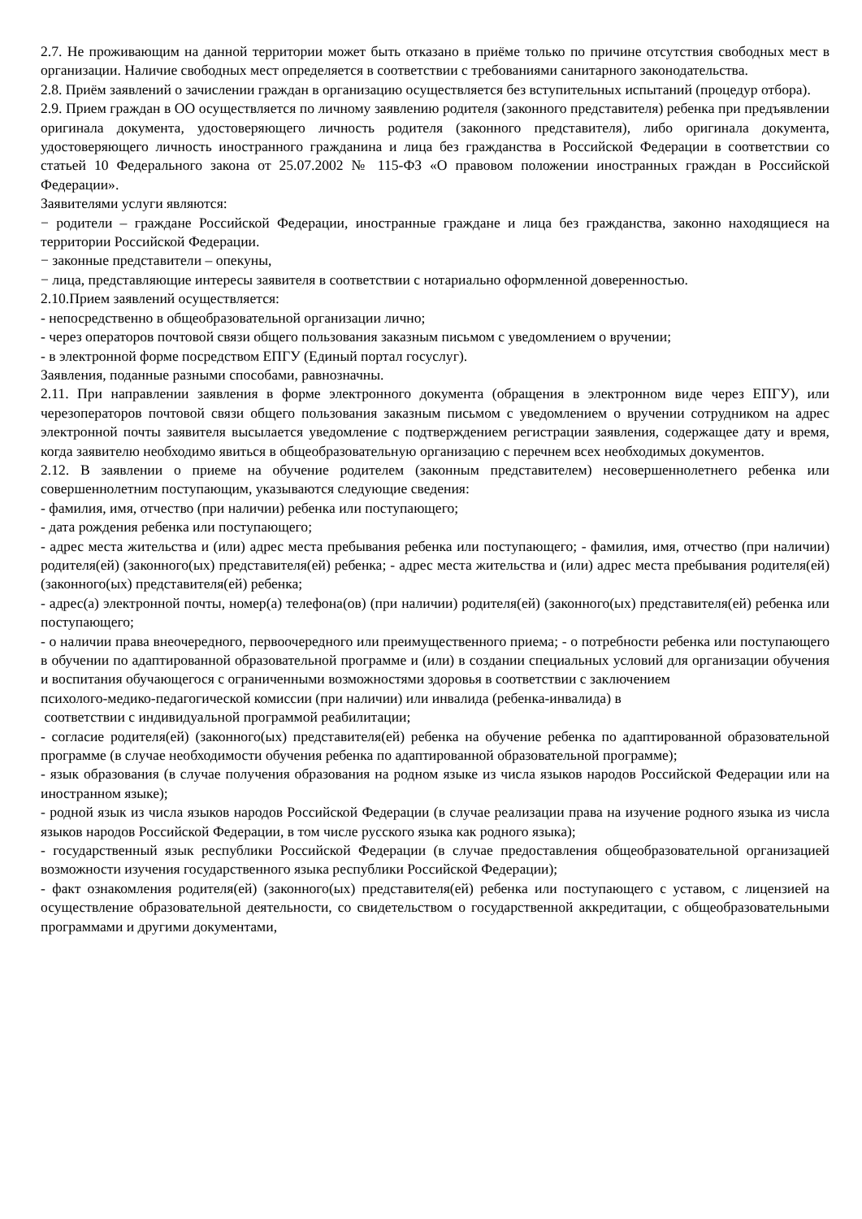2.7. Не проживающим на данной территории может быть отказано в приёме только по причине отсутствия свободных мест в организации. Наличие свободных мест определяется в соответствии с требованиями санитарного законодательства.
2.8. Приём заявлений о зачислении граждан в организацию осуществляется без вступительных испытаний (процедур отбора).
2.9. Прием граждан в ОО осуществляется по личному заявлению родителя (законного представителя) ребенка при предъявлении оригинала документа, удостоверяющего личность родителя (законного представителя), либо оригинала документа, удостоверяющего личность иностранного гражданина и лица без гражданства в Российской Федерации в соответствии со статьей 10 Федерального закона от 25.07.2002 № 115-ФЗ «О правовом положении иностранных граждан в Российской Федерации».
Заявителями услуги являются:
− родители – граждане Российской Федерации, иностранные граждане и лица без гражданства, законно находящиеся на территории Российской Федерации.
− законные представители – опекуны,
− лица, представляющие интересы заявителя в соответствии с нотариально оформленной доверенностью.
2.10.Прием заявлений осуществляется:
- непосредственно в общеобразовательной организации лично;
- через операторов почтовой связи общего пользования заказным письмом с уведомлением о вручении;
- в электронной форме посредством ЕПГУ (Единый портал госуслуг).
Заявления, поданные разными способами, равнозначны.
2.11. При направлении заявления в форме электронного документа (обращения в электронном виде через ЕПГУ), или черезоператоров почтовой связи общего пользования заказным письмом с уведомлением о вручении сотрудником на адрес электронной почты заявителя высылается уведомление с подтверждением регистрации заявления, содержащее дату и время, когда заявителю необходимо явиться в общеобразовательную организацию с перечнем всех необходимых документов.
2.12. В заявлении о приеме на обучение родителем (законным представителем) несовершеннолетнего ребенка или совершеннолетним поступающим, указываются следующие сведения:
- фамилия, имя, отчество (при наличии) ребенка или поступающего;
- дата рождения ребенка или поступающего;
- адрес места жительства и (или) адрес места пребывания ребенка или поступающего; - фамилия, имя, отчество (при наличии) родителя(ей) (законного(ых) представителя(ей) ребенка; - адрес места жительства и (или) адрес места пребывания родителя(ей) (законного(ых) представителя(ей) ребенка;
- адрес(а) электронной почты, номер(а) телефона(ов) (при наличии) родителя(ей) (законного(ых) представителя(ей) ребенка или поступающего;
- о наличии права внеочередного, первоочередного или преимущественного приема; - о потребности ребенка или поступающего в обучении по адаптированной образовательной программе и (или) в создании специальных условий для организации обучения и воспитания обучающегося с ограниченными возможностями здоровья в соответствии с заключением
психолого-медико-педагогической комиссии (при наличии) или инвалида (ребенка-инвалида) в
соответствии с индивидуальной программой реабилитации;
- согласие родителя(ей) (законного(ых) представителя(ей) ребенка на обучение ребенка по адаптированной образовательной программе (в случае необходимости обучения ребенка по адаптированной образовательной программе);
- язык образования (в случае получения образования на родном языке из числа языков народов Российской Федерации или на иностранном языке);
- родной язык из числа языков народов Российской Федерации (в случае реализации права на изучение родного языка из числа языков народов Российской Федерации, в том числе русского языка как родного языка);
- государственный язык республики Российской Федерации (в случае предоставления общеобразовательной организацией возможности изучения государственного языка республики Российской Федерации);
- факт ознакомления родителя(ей) (законного(ых) представителя(ей) ребенка или поступающего с уставом, с лицензией на осуществление образовательной деятельности, со свидетельством о государственной аккредитации, с общеобразовательными программами и другими документами,